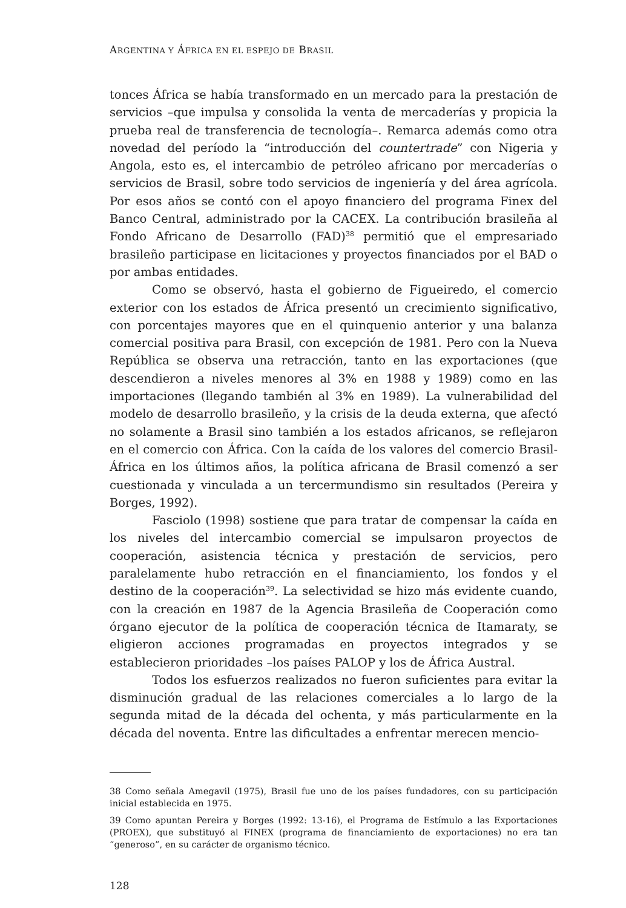ARGENTINA Y ÁFRICA EN EL ESPEJO DE BRASIL
tonces África se había transformado en un mercado para la prestación de servicios –que impulsa y consolida la venta de mercaderías y propicia la prueba real de transferencia de tecnología–. Remarca además como otra novedad del período la “introducción del countertrade” con Nigeria y Angola, esto es, el intercambio de petróleo africano por mercaderías o servicios de Brasil, sobre todo servicios de ingeniería y del área agrícola. Por esos años se contó con el apoyo financiero del programa Finex del Banco Central, administrado por la CACEX. La contribución brasileña al Fondo Africano de Desarrollo (FAD)<sup>38</sup> permitió que el empresariado brasileño participase en licitaciones y proyectos financiados por el BAD o por ambas entidades.
Como se observó, hasta el gobierno de Figueiredo, el comercio exterior con los estados de África presentó un crecimiento significativo, con porcentajes mayores que en el quinquenio anterior y una balanza comercial positiva para Brasil, con excepción de 1981. Pero con la Nueva República se observa una retracción, tanto en las exportaciones (que descendieron a niveles menores al 3% en 1988 y 1989) como en las importaciones (llegando también al 3% en 1989). La vulnerabilidad del modelo de desarrollo brasileño, y la crisis de la deuda externa, que afectó no solamente a Brasil sino también a los estados africanos, se reflejaron en el comercio con África. Con la caída de los valores del comercio Brasil-África en los últimos años, la política africana de Brasil comenzó a ser cuestionada y vinculada a un tercermundismo sin resultados (Pereira y Borges, 1992).
Fasciolo (1998) sostiene que para tratar de compensar la caída en los niveles del intercambio comercial se impulsaron proyectos de cooperación, asistencia técnica y prestación de servicios, pero paralelamente hubo retracción en el financiamiento, los fondos y el destino de la cooperación<sup>39</sup>. La selectividad se hizo más evidente cuando, con la creación en 1987 de la Agencia Brasileña de Cooperación como órgano ejecutor de la política de cooperación técnica de Itamaraty, se eligieron acciones programadas en proyectos integrados y se establecieron prioridades –los países PALOP y los de África Austral.
Todos los esfuerzos realizados no fueron suficientes para evitar la disminución gradual de las relaciones comerciales a lo largo de la segunda mitad de la década del ochenta, y más particularmente en la década del noventa. Entre las dificultades a enfrentar merecen mencio-
38 Como señala Amegavil (1975), Brasil fue uno de los países fundadores, con su participación inicial establecida en 1975.
39 Como apuntan Pereira y Borges (1992: 13-16), el Programa de Estímulo a las Exportaciones (PROEX), que substituyó al FINEX (programa de financiamiento de exportaciones) no era tan “generoso”, en su carácter de organismo técnico.
128